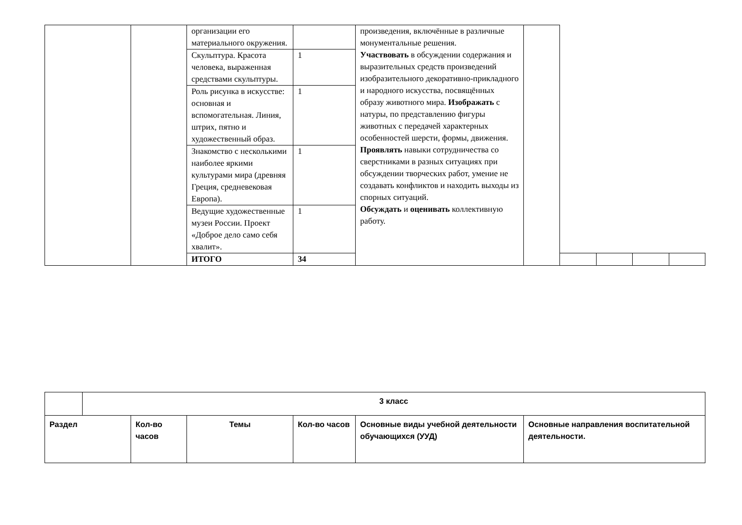| | | организации его материального окружения. | | произведения, включённые в различные монументальные решения. Участвовать в обсуждении содержания и выразительных средств произведений изобразительного декоративно-прикладного и народного искусства, посвящённых образу животного мира. Изображать с натуры, по представлению фигуры животных с передачей характерных особенностей шерсти, формы, движения. Проявлять навыки сотрудничества со сверстниками в разных ситуациях при обсуждении творческих работ, умение не создавать конфликтов и находить выходы из спорных ситуаций. Обсуждать и оценивать коллективную работу. | | | | | |
| | | Скульптура. Красота человека, выраженная средствами скульптуры. | 1 | | | | | | |
| | | Роль рисунка в искусстве: основная и вспомогательная. Линия, штрих, пятно и художественный образ. | 1 | | | | | | |
| | | Знакомство с несколькими наиболее яркими культурами мира (древняя Греция, средневековая Европа). | 1 | | | | | | |
| | | Ведущие художественные музеи России. Проект «Доброе дело само себя хвалит». | 1 | | | | | | |
| | | ИТОГО | 34 | | | | | | |
| | 3 класс | | | | | |
| Раздел | | Кол-во часов | Темы | Кол-во часов | Основные виды учебной деятельности обучающихся (УУД) | Основные направления воспитательной деятельности. |